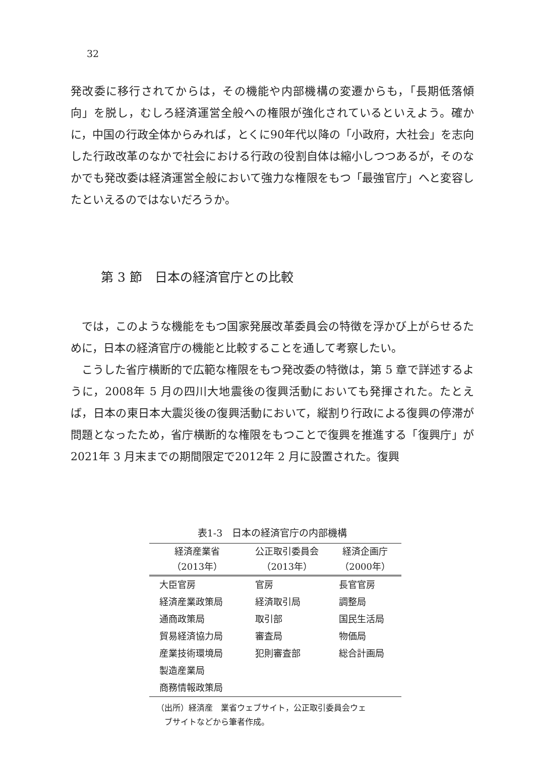32
発改委に移行されてからは，その機能や内部機構の変遷からも，「長期低落傾向」を脱し，むしろ経済運営全般への権限が強化されているといえよう。確かに，中国の行政全体からみれば，とくに90年代以降の「小政府，大社会」を志向した行政改革のなかで社会における行政の役割自体は縮小しつつあるが，そのなかでも発改委は経済運営全般において強力な権限をもつ「最強官庁」へと変容したといえるのではないだろうか。
第 3 節　日本の経済官庁との比較
では，このような機能をもつ国家発展改革委員会の特徴を浮かび上がらせるために，日本の経済官庁の機能と比較することを通して考察したい。
こうした省庁横断的で広範な権限をもつ発改委の特徴は，第 5 章で詳述するように，2008年 5 月の四川大地震後の復興活動においても発揮された。たとえば，日本の東日本大震災後の復興活動において，縦割り行政による復興の停滞が問題となったため，省庁横断的な権限をもつことで復興を推進する「復興庁」が2021年 3 月末までの期間限定で2012年 2 月に設置された。復興
表1-3　日本の経済官庁の内部機構
| 経済産業省 （2013年） | 公正取引委員会 （2013年） | 経済企画庁 （2000年） |
| --- | --- | --- |
| 大臣官房 | 官房 | 長官官房 |
| 経済産業政策局 | 経済取引局 | 調整局 |
| 通商政策局 | 取引部 | 国民生活局 |
| 貿易経済協力局 | 審査局 | 物価局 |
| 産業技術環境局 | 犯則審査部 | 総合計画局 |
| 製造産業局 | | |
| 商務情報政策局 | | |
（出所）経済産　業省ウェブサイト，公正取引委員会ウェ
　ブサイトなどから筆者作成。